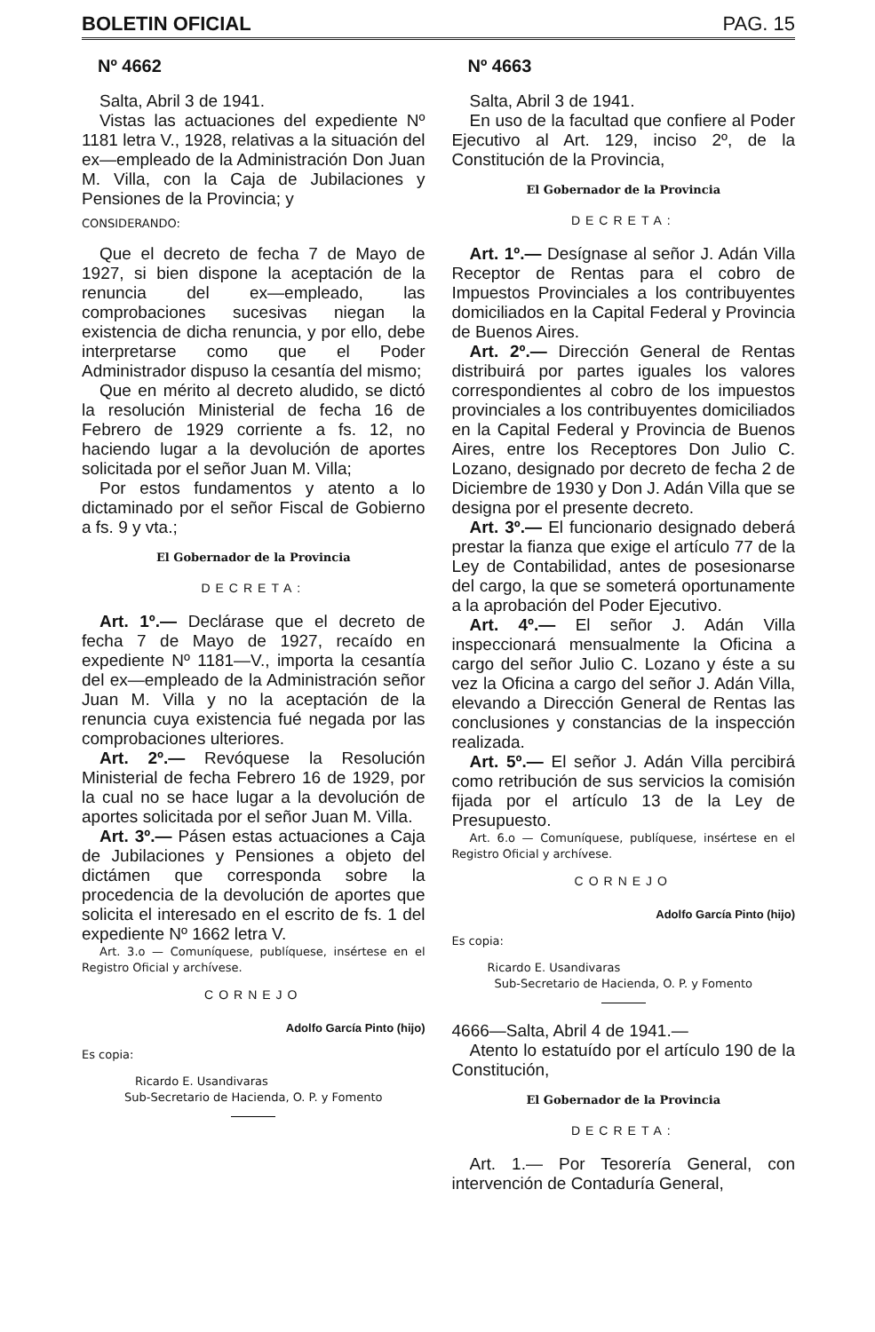BOLETIN OFICIAL PAG. 15
Nº 4662
Salta, Abril 3 de 1941.
Vistas las actuaciones del expediente Nº 1181 letra V., 1928, relativas a la situación del ex—empleado de la Administración Don Juan M. Villa, con la Caja de Jubilaciones y Pensiones de la Provincia; y
CONSIDERANDO:
Que el decreto de fecha 7 de Mayo de 1927, si bien dispone la aceptación de la renuncia del ex—empleado, las comprobaciones sucesivas niegan la existencia de dicha renuncia, y por ello, debe interpretarse como que el Poder Administrador dispuso la cesantía del mismo;
Que en mérito al decreto aludido, se dictó la resolución Ministerial de fecha 16 de Febrero de 1929 corriente a fs. 12, no haciendo lugar a la devolución de aportes solicitada por el señor Juan M. Villa;
Por estos fundamentos y atento a lo dictaminado por el señor Fiscal de Gobierno a fs. 9 y vta.;
El Gobernador de la Provincia
DECRETA:
Art. 1º.— Declárase que el decreto de fecha 7 de Mayo de 1927, recaído en expediente Nº 1181—V., importa la cesantía del ex—empleado de la Administración señor Juan M. Villa y no la aceptación de la renuncia cuya existencia fué negada por las comprobaciones ulteriores.
Art. 2º.— Revóquese la Resolución Ministerial de fecha Febrero 16 de 1929, por la cual no se hace lugar a la devolución de aportes solicitada por el señor Juan M. Villa.
Art. 3º.— Pásen estas actuaciones a Caja de Jubilaciones y Pensiones a objeto del dictámen que corresponda sobre la procedencia de la devolución de aportes que solicita el interesado en el escrito de fs. 1 del expediente Nº 1662 letra V.
Art. 3.o — Comuníquese, publíquese, insértese en el Registro Oficial y archívese.
CORNEJO
Adolfo García Pinto (hijo)
Es copia:
Ricardo E. Usandivaras
Sub-Secretario de Hacienda, O. P. y Fomento
Nº 4663
Salta, Abril 3 de 1941.
En uso de la facultad que confiere al Poder Ejecutivo al Art. 129, inciso 2º, de la Constitución de la Provincia,
El Gobernador de la Provincia
DECRETA:
Art. 1º.— Desígnase al señor J. Adán Villa Receptor de Rentas para el cobro de Impuestos Provinciales a los contribuyentes domiciliados en la Capital Federal y Provincia de Buenos Aires.
Art. 2º.— Dirección General de Rentas distribuirá por partes iguales los valores correspondientes al cobro de los impuestos provinciales a los contribuyentes domiciliados en la Capital Federal y Provincia de Buenos Aires, entre los Receptores Don Julio C. Lozano, designado por decreto de fecha 2 de Diciembre de 1930 y Don J. Adán Villa que se designa por el presente decreto.
Art. 3º.— El funcionario designado deberá prestar la fianza que exige el artículo 77 de la Ley de Contabilidad, antes de posesionarse del cargo, la que se someterá oportunamente a la aprobación del Poder Ejecutivo.
Art. 4º.— El señor J. Adán Villa inspeccionará mensualmente la Oficina a cargo del señor Julio C. Lozano y éste a su vez la Oficina a cargo del señor J. Adán Villa, elevando a Dirección General de Rentas las conclusiones y constancias de la inspección realizada.
Art. 5º.— El señor J. Adán Villa percibirá como retribución de sus servicios la comisión fijada por el artículo 13 de la Ley de Presupuesto.
Art. 6.o — Comuníquese, publíquese, insértese en el Registro Oficial y archívese.
CORNEJO
Adolfo García Pinto (hijo)
Es copia:
Ricardo E. Usandivaras
Sub-Secretario de Hacienda, O. P. y Fomento
4666—Salta, Abril 4 de 1941.—
Atento lo estatuído por el artículo 190 de la Constitución,
El Gobernador de la Provincia
DECRETA:
Art. 1.— Por Tesorería General, con intervención de Contaduría General,